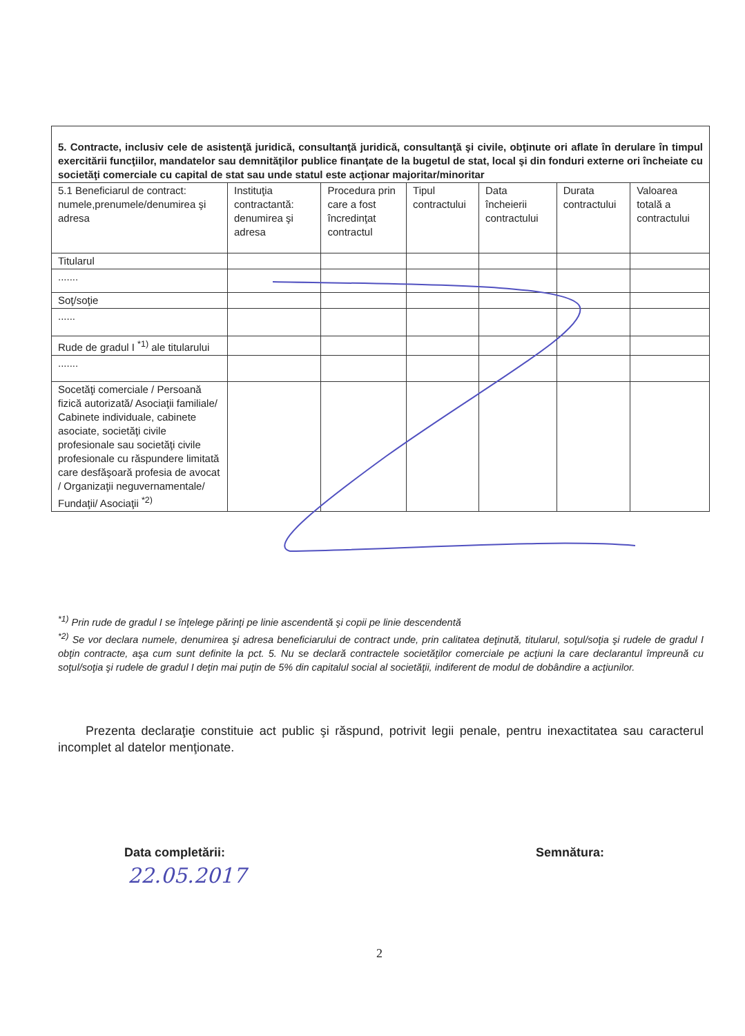| 5. Contracte, inclusiv cele de asistenţă juridică, consultanţă juridică, consultanţă şi civile, obţinute ori aflate în derulare în timpul exercitării funcţiilor, mandatelor sau demnităţilor publice finanţate de la bugetul de stat, local şi din fonduri externe ori încheiate cu societăţi comerciale cu capital de stat sau unde statul este acţionar majoritar/minoritar | | | | | | |
| 5.1 Beneficiarul de contract: numele,prenumele/denumirea şi adresa | Instituţia contractantă: denumirea şi adresa | Procedura prin care a fost încredinţat contractul | Tipul contractului | Data încheierii contractului | Durata contractului | Valoarea totală a contractului |
| Titularul | | | | | | |
| ....... | | | | | | |
| Soţ/soţie | | | | | | |
| ...... | | | | | | |
| Rude de gradul I <sup>*1)</sup> ale titularului | | | | | | |
| ....... | | | | | | |
| Socetăţi comerciale / Persoană fizică autorizată/ Asociaţii familiale/ Cabinete individuale, cabinete asociate, societăţi civile profesionale sau societăţi civile profesionale cu răspundere limitată care desfăşoară profesia de avocat / Organizaţii neguvernamentale/ Fundaţii/ Asociaţii <sup>*2)</sup> | | | | | | |
<sup>*1)</sup> Prin rude de gradul I se înţelege părinţi pe linie ascendentă şi copii pe linie descendentă
<sup>*2)</sup> Se vor declara numele, denumirea şi adresa beneficiarului de contract unde, prin calitatea deţinută, titularul, soţul/soţia şi rudele de gradul I obţin contracte, aşa cum sunt definite la pct. 5. Nu se declară contractele societăţilor comerciale pe acţiuni la care declarantul împreună cu soţul/soţia şi rudele de gradul I deţin mai puţin de 5% din capitalul social al societăţii, indiferent de modul de dobândire a acţiunilor.
Prezenta declaraţie constituie act public şi răspund, potrivit legii penale, pentru inexactitatea sau caracterul incomplet al datelor menţionate.
Data completării: Semnătura:
22.05.2017
2